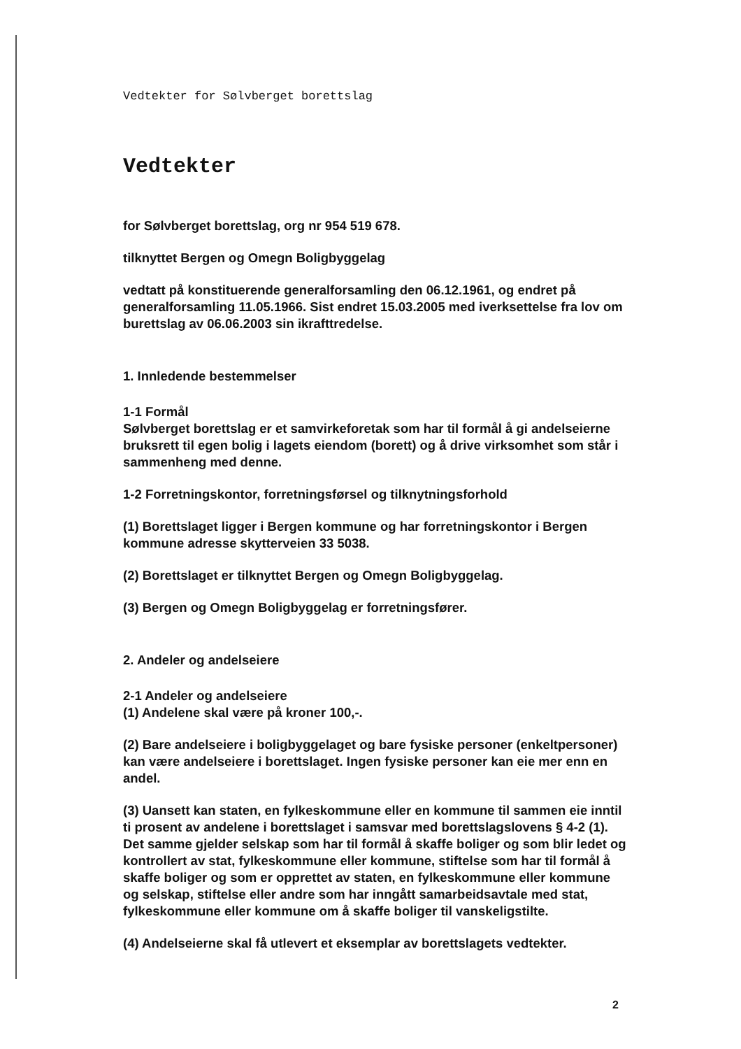Vedtekter for Sølvberget borettslag
Vedtekter
for Sølvberget borettslag, org nr 954 519 678.
tilknyttet Bergen og Omegn Boligbyggelag
vedtatt på konstituerende generalforsamling den 06.12.1961, og endret på generalforsamling 11.05.1966. Sist endret 15.03.2005 med iverksettelse fra lov om burettslag av 06.06.2003 sin ikrafttredelse.
1. Innledende bestemmelser
1-1 Formål
Sølvberget borettslag er et samvirkeforetak som har til formål å gi andelseierne bruksrett til egen bolig i lagets eiendom (borett) og å drive virksomhet som står i sammenheng med denne.
1-2 Forretningskontor, forretningsførsel og tilknytningsforhold
(1) Borettslaget ligger i Bergen kommune og har forretningskontor i Bergen kommune adresse skytterveien 33 5038.
(2) Borettslaget er tilknyttet Bergen og Omegn Boligbyggelag.
(3) Bergen og Omegn Boligbyggelag er forretningsfører.
2. Andeler og andelseiere
2-1 Andeler og andelseiere
(1) Andelene skal være på kroner 100,-.
(2) Bare andelseiere i boligbyggelaget og bare fysiske personer (enkeltpersoner) kan være andelseiere i borettslaget. Ingen fysiske personer kan eie mer enn en andel.
(3) Uansett kan staten, en fylkeskommune eller en kommune til sammen eie inntil ti prosent av andelene i borettslaget i samsvar med borettslagslovens § 4-2 (1). Det samme gjelder selskap som har til formål å skaffe boliger og som blir ledet og kontrollert av stat, fylkeskommune eller kommune, stiftelse som har til formål å skaffe boliger og som er opprettet av staten, en fylkeskommune eller kommune og selskap, stiftelse eller andre som har inngått samarbeidsavtale med stat, fylkeskommune eller kommune om å skaffe boliger til vanskeligstilte.
(4) Andelseierne skal få utlevert et eksemplar av borettslagets vedtekter.
2